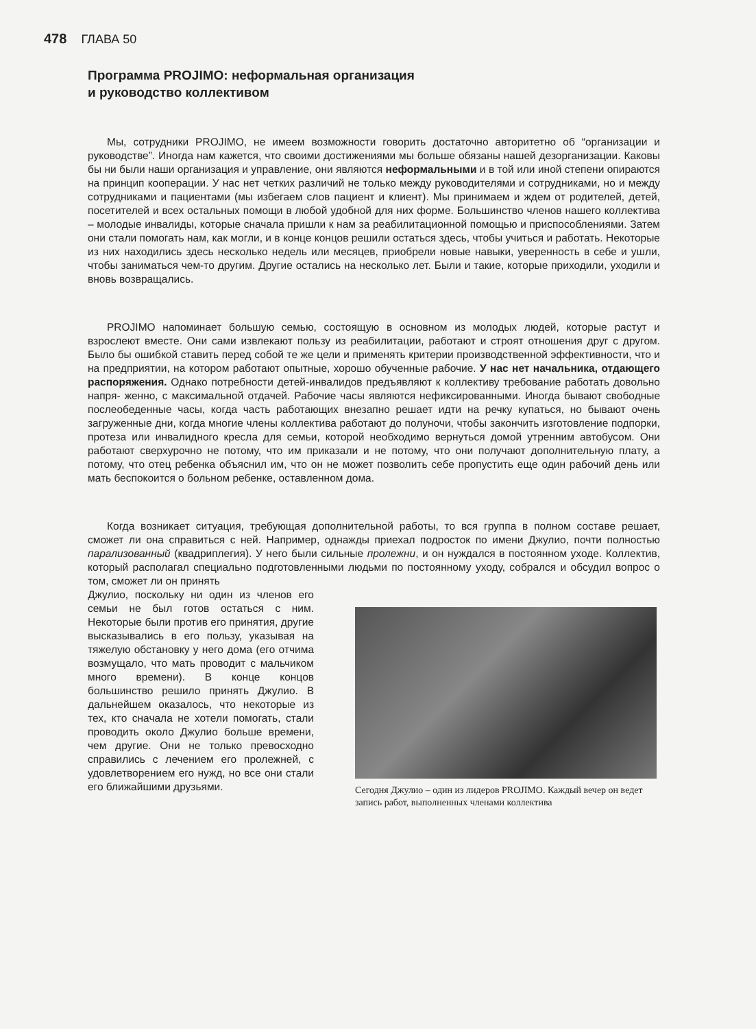478 ГЛАВА 50
Программа PROJIMO: неформальная организация
и руководство коллективом
Мы, сотрудники PROJIMO, не имеем возможности говорить достаточно авторитетно об “организации и руководстве”. Иногда нам кажется, что своими достижениями мы больше обязаны нашей дезорганизации. Каковы бы ни были наши организация и управление, они являются неформальными и в той или иной степени опираются на принцип кооперации. У нас нет четких различий не только между руководителями и сотрудниками, но и между сотрудниками и пациентами (мы избегаем слов пациент и клиент). Мы принимаем и ждем от родителей, детей, посетителей и всех остальных помощи в любой удобной для них форме. Большинство членов нашего коллектива – молодые инвалиды, которые сначала пришли к нам за реабилитационной помощью и приспособлениями. Затем они стали помогать нам, как могли, и в конце концов решили остаться здесь, чтобы учиться и работать. Некоторые из них находились здесь несколько недель или месяцев, приобрели новые навыки, уверенность в себе и ушли, чтобы заниматься чем-то другим. Другие остались на несколько лет. Были и такие, которые приходили, уходили и вновь возвращались.
PROJIMO напоминает большую семью, состоящую в основном из молодых людей, которые растут и взрослеют вместе. Они сами извлекают пользу из реабилитации, работают и строят отношения друг с другом. Было бы ошибкой ставить перед собой те же цели и применять критерии производственной эффективности, что и на предприятии, на котором работают опытные, хорошо обученные рабочие. У нас нет начальника, отдающего распоряжения. Однако потребности детей-инвалидов предъявляют к коллективу требование работать довольно напря- женно, с максимальной отдачей. Рабочие часы являются нефиксированными. Иногда бывают свободные послеобеденные часы, когда часть работающих внезапно решает идти на речку купаться, но бывают очень загруженные дни, когда многие члены коллектива работают до полуночи, чтобы закончить изготовление подпорки, протеза или инвалидного кресла для семьи, которой необходимо вернуться домой утренним автобусом. Они работают сверхурочно не потому, что им приказали и не потому, что они получают дополнительную плату, а потому, что отец ребенка объяснил им, что он не может позволить себе пропустить еще один рабочий день или мать беспокоится о больном ребенке, оставленном дома.
Когда возникает ситуация, требующая дополнительной работы, то вся группа в полном составе решает, сможет ли она справиться с ней. Например, однажды приехал подросток по имени Джулио, почти полностью парализованный (квадриплегия). У него были сильные пролежни, и он нуждался в постоянном уходе. Коллектив, который располагал специально подготовленными людьми по постоянному уходу, собрался и обсудил вопрос о том, сможет ли он принять
Джулио, поскольку ни один из членов его семьи не был готов остаться с ним. Некоторые были против его принятия, другие высказывались в его пользу, указывая на тяжелую обстановку у него дома (его отчима возмущало, что мать проводит с мальчиком много времени). В конце концов большинство решило принять Джулио. В дальнейшем оказалось, что некоторые из тех, кто сначала не хотели помогать, стали проводить около Джулио больше времени, чем другие. Они не только превосходно справились с лечением его пролежней, с удовлетворением его нужд, но все они стали его ближайшими друзьями.
Сегодня Джулио – один из лидеров PROJIMO. Каждый вечер он ведет запись работ, выполненных членами коллектива